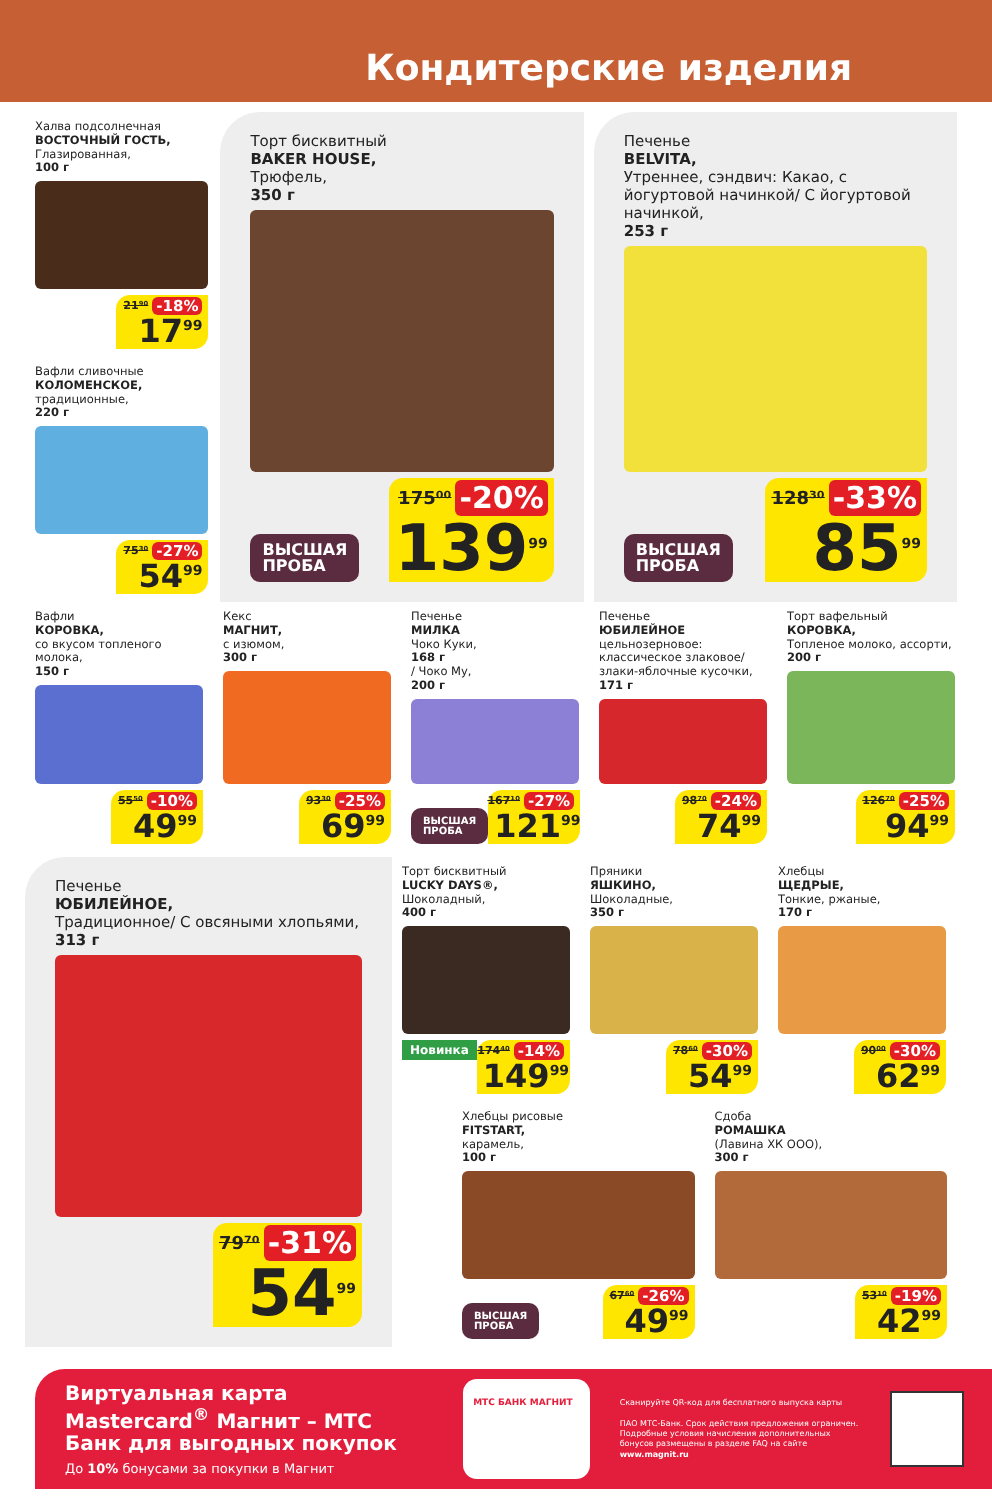Кондитерские изделия
Халва подсолнечная
ВОСТОЧНЫЙ ГОСТЬ,
Глазированная,
100 г
21⁹⁰ -18%
17<sup>99</sup>
Вафли сливочные
КОЛОМЕНСКОЕ,
традиционные,
220 г
75³⁰ -27%
54<sup>99</sup>
Торт бисквитный
BAKER HOUSE,
Трюфель,
350 г
ВЫСШАЯ
ПРОБА
175⁰⁰ -20%
139<sup>99</sup>
Печенье
BELVITA,
Утреннее, сэндвич: Какао, с йогуртовой начинкой/ С йогуртовой начинкой,
253 г
ВЫСШАЯ
ПРОБА
128³⁰ -33%
85<sup>99</sup>
Вафли
КОРОВКА,
со вкусом топленого молока,
150 г
55⁵⁰ -10%
49<sup>99</sup>
Кекс
МАГНИТ,
с изюмом,
300 г
93³⁰ -25%
69<sup>99</sup>
Печенье
МИЛКА
Чоко Куки,
168 г
/ Чоко Му,
200 г
ВЫСШАЯ
ПРОБА
167¹⁰ -27%
121<sup>99</sup>
Печенье
ЮБИЛЕЙНОЕ
цельнозерновое: классическое злаковое/ злаки-яблочные кусочки,
171 г
98⁷⁰ -24%
74<sup>99</sup>
Торт вафельный
КОРОВКА,
Топленое молоко, ассорти,
200 г
126⁷⁰ -25%
94<sup>99</sup>
Печенье
ЮБИЛЕЙНОЕ,
Традиционное/ С овсяными хлопьями,
313 г
79⁷⁰ -31%
54<sup>99</sup>
Торт бисквитный
LUCKY DAYS®,
Шоколадный,
400 г
Новинка
174⁴⁰ -14%
149<sup>99</sup>
Пряники
ЯШКИНО,
Шоколадные,
350 г
78⁶⁰ -30%
54<sup>99</sup>
Хлебцы
ЩЕДРЫЕ,
Тонкие, ржаные,
170 г
90⁰⁰ -30%
62<sup>99</sup>
Хлебцы рисовые
FITSTART,
карамель,
100 г
ВЫСШАЯ
ПРОБА
67⁶⁰ -26%
49<sup>99</sup>
Сдоба
РОМАШКА
(Лавина ХК ООО),
300 г
53¹⁰ -19%
42<sup>99</sup>
Виртуальная карта Mastercard<sup>®</sup> Магнит – МТС Банк для выгодных покупок
До 10% бонусами за покупки в Магнит
МТС БАНК МАГНИТ
Сканируйте QR-код для бесплатного выпуска карты
ПАО МТС-Банк. Срок действия предложения ограничен. Подробные условия начисления дополнительных бонусов размещены в разделе FAQ на сайте www.magnit.ru